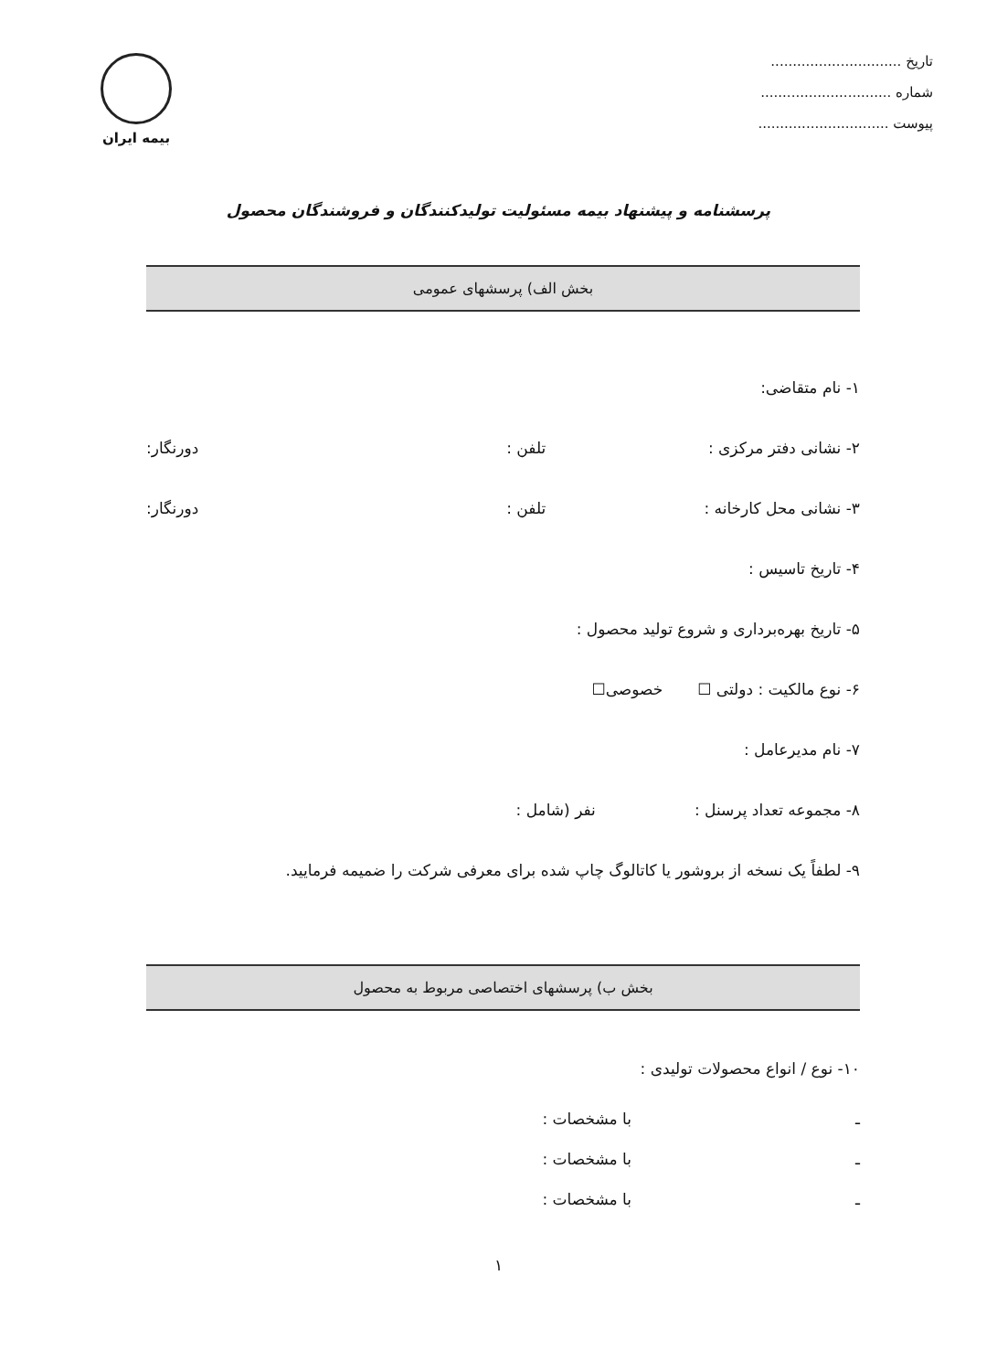تاریخ ..............................
شماره ..............................
پیوست ..............................
بیمه ایران
پرسشنامه و پیشنهاد بیمه مسئولیت تولیدکنندگان و فروشندگان محصول
بخش الف) پرسشهای عمومی
۱- نام متقاضی:
۲- نشانی دفتر مرکزی : تلفن : دورنگار:
۳- نشانی محل کارخانه : تلفن : دورنگار:
۴- تاریخ تاسیس :
۵- تاریخ بهره‌برداری و شروع تولید محصول :
۶- نوع مالکیت : دولتی ☐ خصوصی☐
۷- نام مدیرعامل :
۸- مجموعه تعداد پرسنل : نفر (شامل :
۹- لطفاً یک نسخه از بروشور یا کاتالوگ چاپ شده برای معرفی شرکت را ضمیمه فرمایید.
بخش ب) پرسشهای اختصاصی مربوط به محصول
۱۰- نوع / انواع محصولات تولیدی :
ـ با مشخصات :
ـ با مشخصات :
ـ با مشخصات :
۱